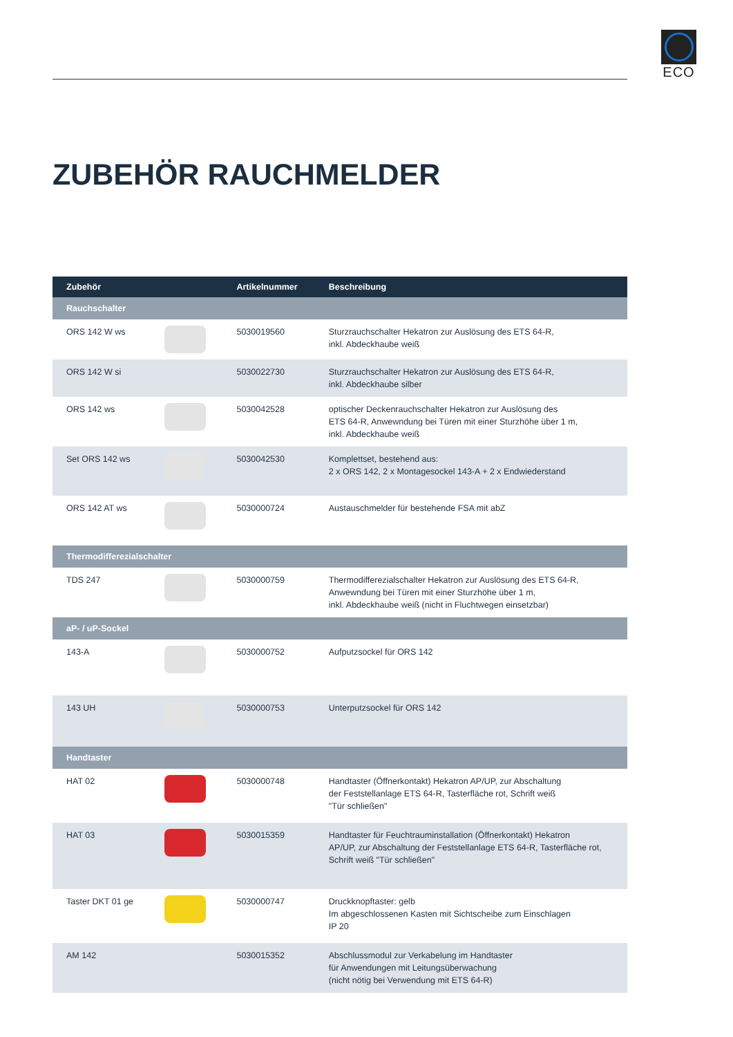ECO
ZUBEHÖR RAUCHMELDER
| Zubehör | | Artikelnummer | Beschreibung |
| --- | --- | --- | --- |
| Rauchschalter | | | |
| ORS 142 W ws | | 5030019560 | Sturzrauchschalter Hekatron zur Auslösung des ETS 64-R, inkl. Abdeckhaube weiß |
| ORS 142 W si | | 5030022730 | Sturzrauchschalter Hekatron zur Auslösung des ETS 64-R, inkl. Abdeckhaube silber |
| ORS 142 ws | | 5030042528 | optischer Deckenrauchschalter Hekatron zur Auslösung des ETS 64-R, Anwewndung bei Türen mit einer Sturzhöhe über 1 m, inkl. Abdeckhaube weiß |
| Set ORS 142 ws | | 5030042530 | Komplettset, bestehend aus: 2 x ORS 142, 2 x Montagesockel 143-A + 2 x Endwiederstand |
| ORS 142 AT ws | | 5030000724 | Austauschmelder für bestehende FSA mit abZ |
| Thermodifferezialschalter | | | |
| TDS 247 | | 5030000759 | Thermodifferezialschalter Hekatron zur Auslösung des ETS 64-R, Anwewndung bei Türen mit einer Sturzhöhe über 1 m, inkl. Abdeckhaube weiß (nicht in Fluchtwegen einsetzbar) |
| aP- / uP-Sockel | | | |
| 143-A | | 5030000752 | Aufputzsockel für ORS 142 |
| 143 UH | | 5030000753 | Unterputzsockel für ORS 142 |
| Handtaster | | | |
| HAT 02 | | 5030000748 | Handtaster (Öffnerkontakt) Hekatron AP/UP, zur Abschaltung der Feststellanlage ETS 64-R, Tasterfläche rot, Schrift weiß "Tür schließen" |
| HAT 03 | | 5030015359 | Handtaster für Feuchtrauminstallation (Öffnerkontakt) Hekatron AP/UP, zur Abschaltung der Feststellanlage ETS 64-R, Tasterfläche rot, Schrift weiß "Tür schließen" |
| Taster DKT 01 ge | | 5030000747 | Druckknopftaster: gelb Im abgeschlossenen Kasten mit Sichtscheibe zum Einschlagen IP 20 |
| AM 142 | | 5030015352 | Abschlussmodul zur Verkabelung im Handtaster für Anwendungen mit Leitungsüberwachung (nicht nötig bei Verwendung mit ETS 64-R) |